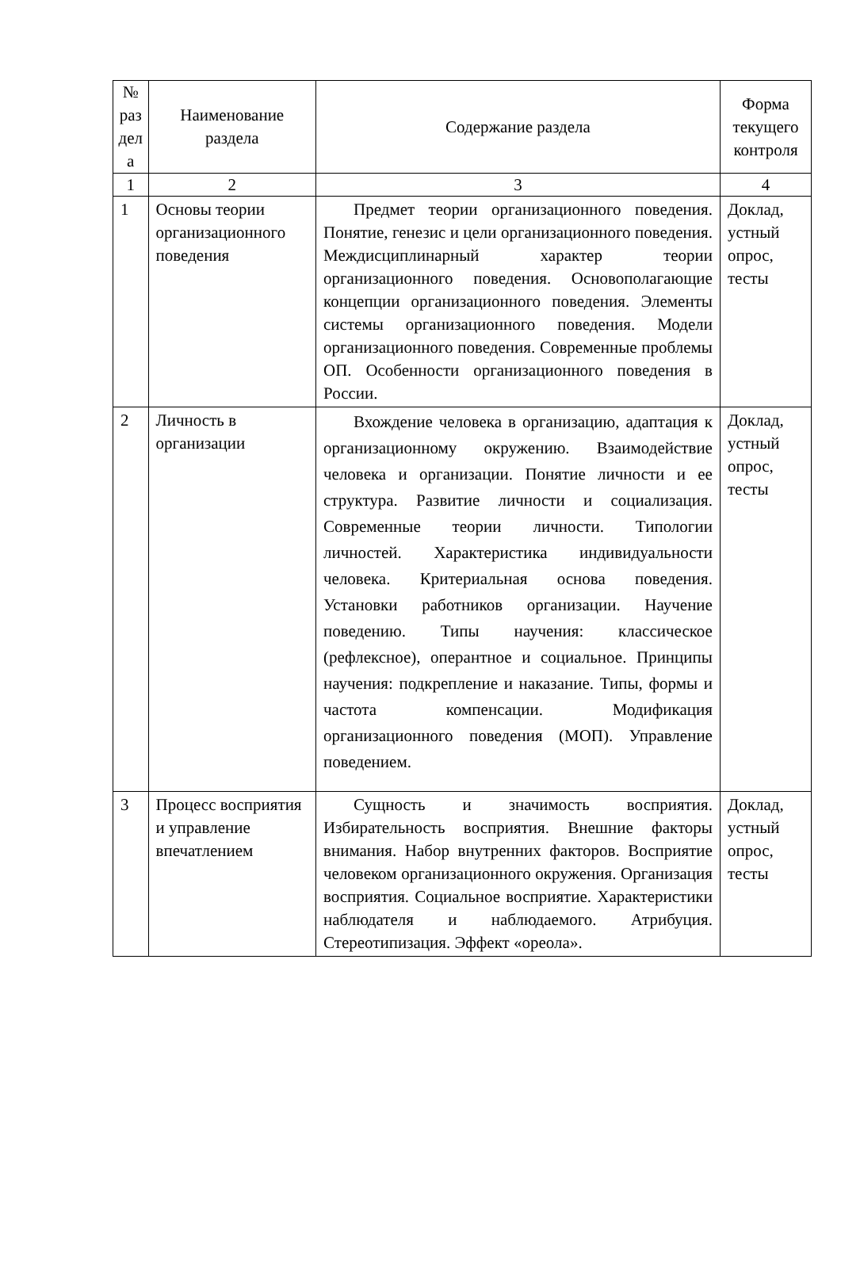| № раз дел а | Наименование раздела | Содержание раздела | Форма текущего контроля |
| --- | --- | --- | --- |
| 1 | 2 | 3 | 4 |
| 1 | Основы теории организационного поведения | Предмет теории организационного поведения. Понятие, генезис и цели организационного поведения. Междисциплинарный характер теории организационного поведения. Основополагающие концепции организационного поведения. Элементы системы организационного поведения. Модели организационного поведения. Современные проблемы ОП. Особенности организационного поведения в России. | Доклад, устный опрос, тесты |
| 2 | Личность в организации | Вхождение человека в организацию, адаптация к организационному окружению. Взаимодействие человека и организации. Понятие личности и ее структура. Развитие личности и социализация. Современные теории личности. Типологии личностей. Характеристика индивидуальности человека. Критериальная основа поведения. Установки работников организации. Научение поведению. Типы научения: классическое (рефлексное), оперантное и социальное. Принципы научения: подкрепление и наказание. Типы, формы и частота компенсации. Модификация организационного поведения (МОП). Управление поведением. | Доклад, устный опрос, тесты |
| 3 | Процесс восприятия и управление впечатлением | Сущность и значимость восприятия. Избирательность восприятия. Внешние факторы внимания. Набор внутренних факторов. Восприятие человеком организационного окружения. Организация восприятия. Социальное восприятие. Характеристики наблюдателя и наблюдаемого. Атрибуция. Стереотипизация. Эффект «ореола». | Доклад, устный опрос, тесты |